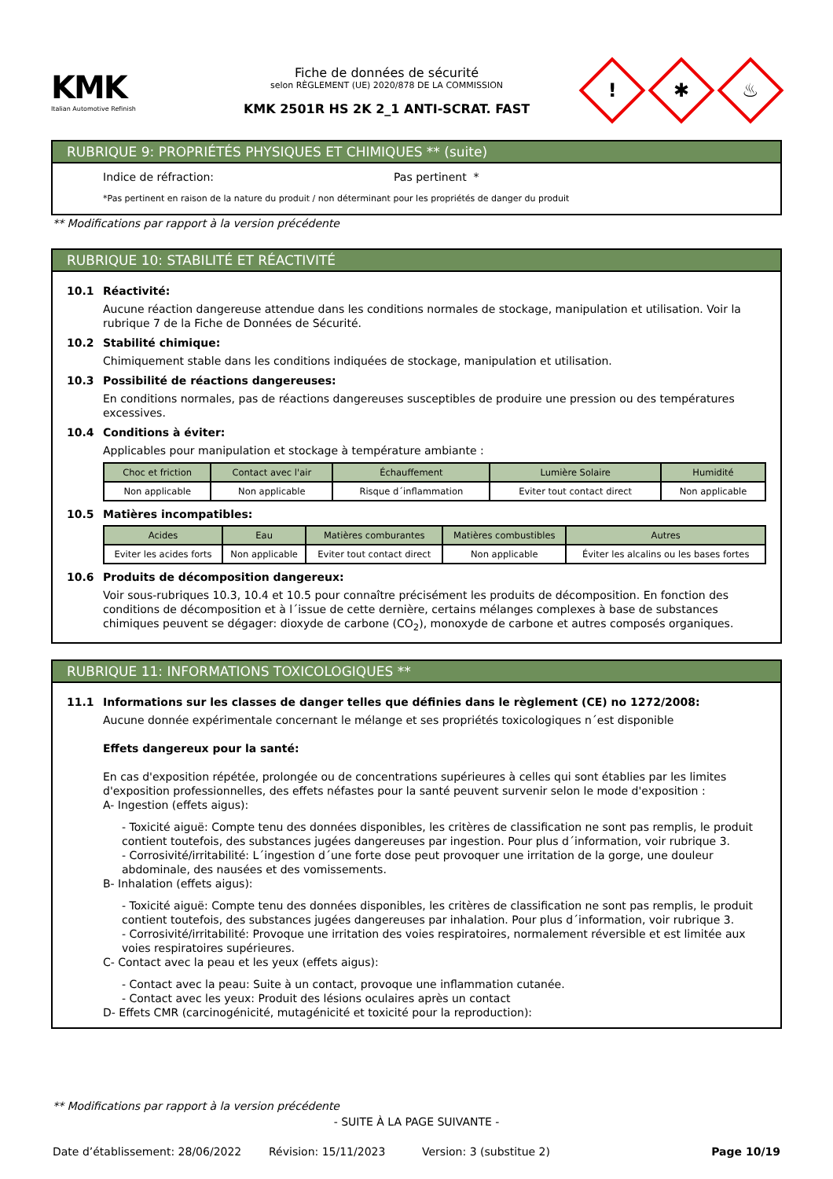KMK
Italian Automotive Refinish
Fiche de données de sécurité
selon RÈGLEMENT (UE) 2020/878 DE LA COMMISSION
KMK 2501R HS 2K 2_1 ANTI-SCRAT. FAST
!
✱
♨
RUBRIQUE 9: PROPRIÉTÉS PHYSIQUES ET CHIMIQUES ** (suite)
Indice de réfraction: Pas pertinent *
*Pas pertinent en raison de la nature du produit / non déterminant pour les propriétés de danger du produit
** Modifications par rapport à la version précédente
RUBRIQUE 10: STABILITÉ ET RÉACTIVITÉ
10.1 Réactivité:
Aucune réaction dangereuse attendue dans les conditions normales de stockage, manipulation et utilisation. Voir la rubrique 7 de la Fiche de Données de Sécurité.
10.2 Stabilité chimique:
Chimiquement stable dans les conditions indiquées de stockage, manipulation et utilisation.
10.3 Possibilité de réactions dangereuses:
En conditions normales, pas de réactions dangereuses susceptibles de produire une pression ou des températures excessives.
10.4 Conditions à éviter:
Applicables pour manipulation et stockage à température ambiante :
| Choc et friction | Contact avec l'air | Échauffement | Lumière Solaire | Humidité |
| --- | --- | --- | --- | --- |
| Non applicable | Non applicable | Risque d´inflammation | Eviter tout contact direct | Non applicable |
10.5 Matières incompatibles:
| Acides | Eau | Matières comburantes | Matières combustibles | Autres |
| --- | --- | --- | --- | --- |
| Eviter les acides forts | Non applicable | Eviter tout contact direct | Non applicable | Éviter les alcalins ou les bases fortes |
10.6 Produits de décomposition dangereux:
Voir sous-rubriques 10.3, 10.4 et 10.5 pour connaître précisément les produits de décomposition. En fonction des conditions de décomposition et à l´issue de cette dernière, certains mélanges complexes à base de substances chimiques peuvent se dégager: dioxyde de carbone (CO<sub>2</sub>), monoxyde de carbone et autres composés organiques.
RUBRIQUE 11: INFORMATIONS TOXICOLOGIQUES **
11.1 Informations sur les classes de danger telles que définies dans le règlement (CE) no 1272/2008:
Aucune donnée expérimentale concernant le mélange et ses propriétés toxicologiques n´est disponible
Effets dangereux pour la santé:
En cas d'exposition répétée, prolongée ou de concentrations supérieures à celles qui sont établies par les limites d'exposition professionnelles, des effets néfastes pour la santé peuvent survenir selon le mode d'exposition :
A- Ingestion (effets aigus):
- Toxicité aiguë: Compte tenu des données disponibles, les critères de classification ne sont pas remplis, le produit contient toutefois, des substances jugées dangereuses par ingestion. Pour plus d´information, voir rubrique 3.
- Corrosivité/irritabilité: L´ingestion d´une forte dose peut provoquer une irritation de la gorge, une douleur abdominale, des nausées et des vomissements.
B- Inhalation (effets aigus):
- Toxicité aiguë: Compte tenu des données disponibles, les critères de classification ne sont pas remplis, le produit contient toutefois, des substances jugées dangereuses par inhalation. Pour plus d´information, voir rubrique 3.
- Corrosivité/irritabilité: Provoque une irritation des voies respiratoires, normalement réversible et est limitée aux voies respiratoires supérieures.
C- Contact avec la peau et les yeux (effets aigus):
- Contact avec la peau: Suite à un contact, provoque une inflammation cutanée.
- Contact avec les yeux: Produit des lésions oculaires après un contact
D- Effets CMR (carcinogénicité, mutagénicité et toxicité pour la reproduction):
** Modifications par rapport à la version précédente
- SUITE À LA PAGE SUIVANTE -
Date d’établissement: 28/06/2022 Révision: 15/11/2023 Version: 3 (substitue 2) Page 10/19